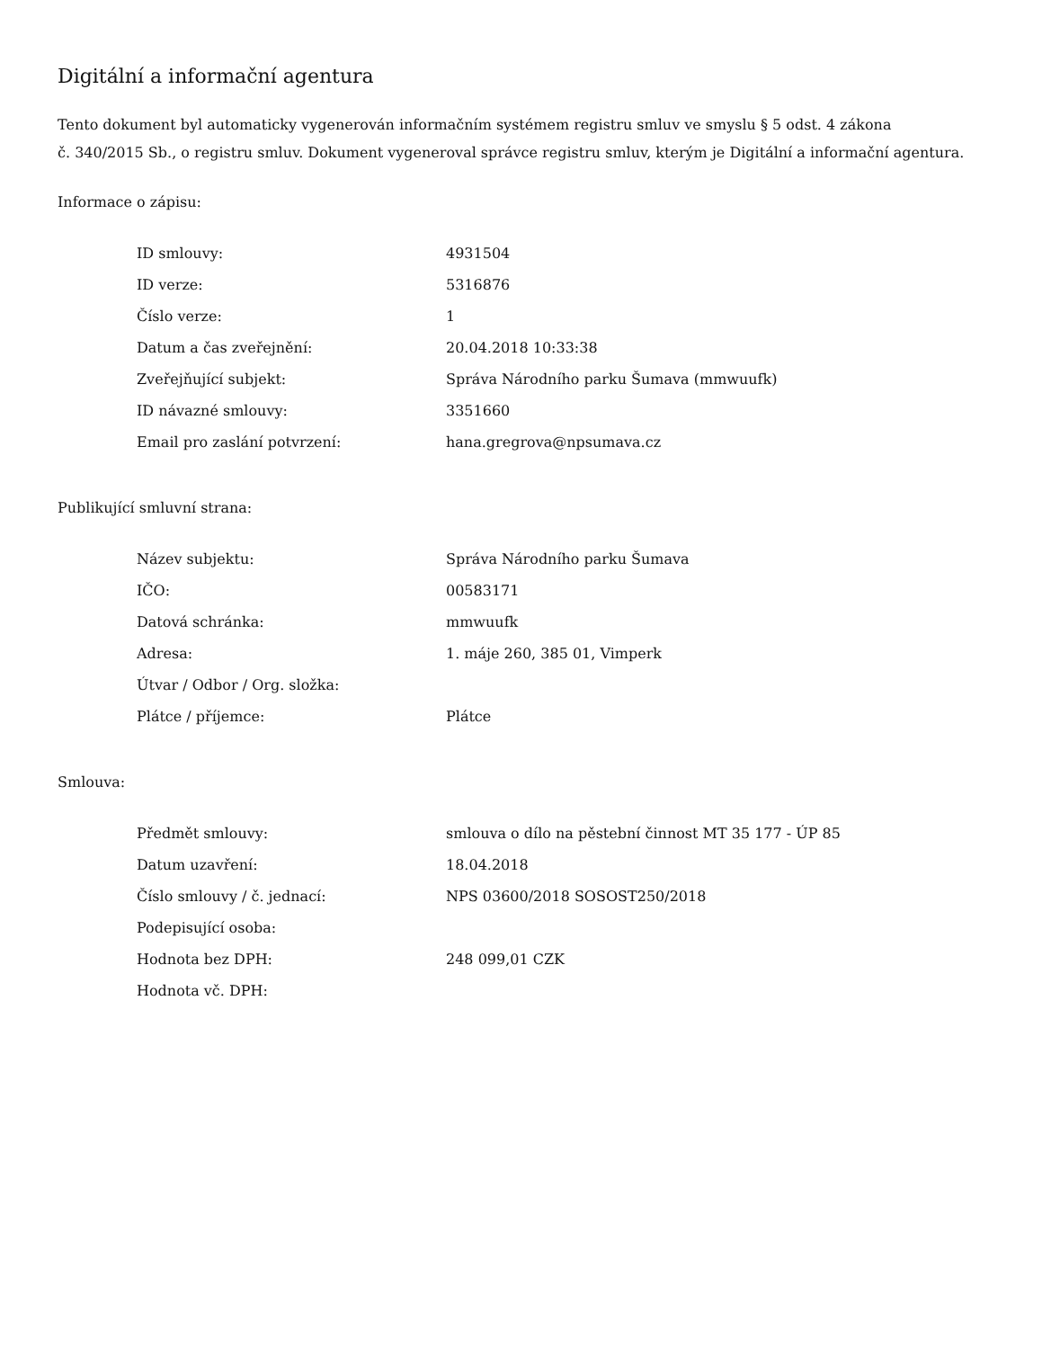Digitální a informační agentura
Tento dokument byl automaticky vygenerován informačním systémem registru smluv ve smyslu § 5 odst. 4 zákona
č. 340/2015 Sb., o registru smluv. Dokument vygeneroval správce registru smluv, kterým je Digitální a informační agentura.
Informace o zápisu:
| ID smlouvy: | 4931504 |
| ID verze: | 5316876 |
| Číslo verze: | 1 |
| Datum a čas zveřejnění: | 20.04.2018 10:33:38 |
| Zveřejňující subjekt: | Správa Národního parku Šumava (mmwuufk) |
| ID návazné smlouvy: | 3351660 |
| Email pro zaslání potvrzení: | hana.gregrova@npsumava.cz |
Publikující smluvní strana:
| Název subjektu: | Správa Národního parku Šumava |
| IČO: | 00583171 |
| Datová schránka: | mmwuufk |
| Adresa: | 1. máje 260, 385 01, Vimperk |
| Útvar / Odbor / Org. složka: | |
| Plátce / příjemce: | Plátce |
Smlouva:
| Předmět smlouvy: | smlouva o dílo na pěstební činnost MT 35 177 - ÚP 85 |
| Datum uzavření: | 18.04.2018 |
| Číslo smlouvy / č. jednací: | NPS 03600/2018 SOSOST250/2018 |
| Podepisující osoba: | |
| Hodnota bez DPH: | 248 099,01 CZK |
| Hodnota vč. DPH: | |